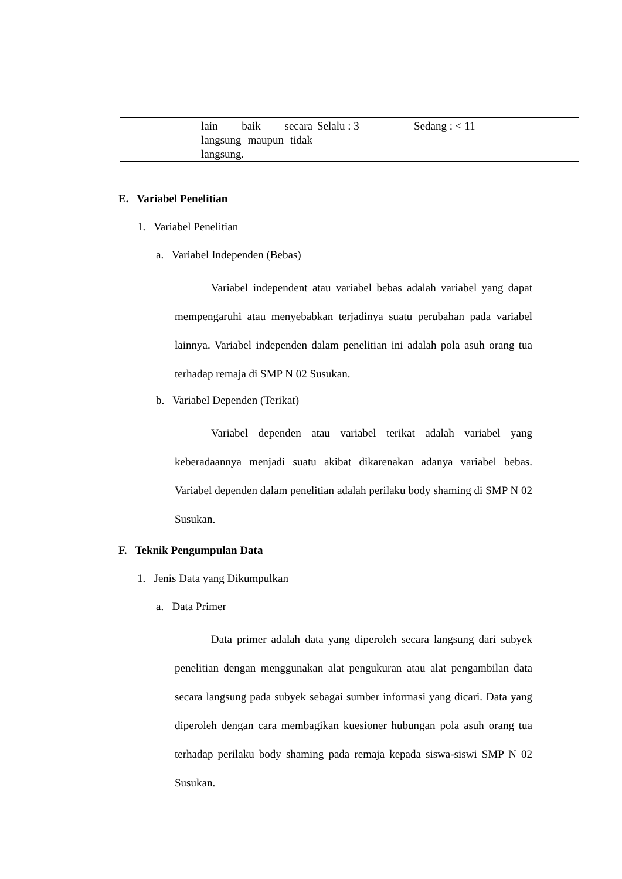| | lain baik secara langsung maupun tidak langsung. | Selalu : 3 | Sedang : < 11 |
E. Variabel Penelitian
1. Variabel Penelitian
a. Variabel Independen (Bebas)
Variabel independent atau variabel bebas adalah variabel yang dapat mempengaruhi atau menyebabkan terjadinya suatu perubahan pada variabel lainnya. Variabel independen dalam penelitian ini adalah pola asuh orang tua terhadap remaja di SMP N 02 Susukan.
b. Variabel Dependen (Terikat)
Variabel dependen atau variabel terikat adalah variabel yang keberadaannya menjadi suatu akibat dikarenakan adanya variabel bebas. Variabel dependen dalam penelitian adalah perilaku body shaming di SMP N 02 Susukan.
F. Teknik Pengumpulan Data
1. Jenis Data yang Dikumpulkan
a. Data Primer
Data primer adalah data yang diperoleh secara langsung dari subyek penelitian dengan menggunakan alat pengukuran atau alat pengambilan data secara langsung pada subyek sebagai sumber informasi yang dicari. Data yang diperoleh dengan cara membagikan kuesioner hubungan pola asuh orang tua terhadap perilaku body shaming pada remaja kepada siswa-siswi SMP N 02 Susukan.